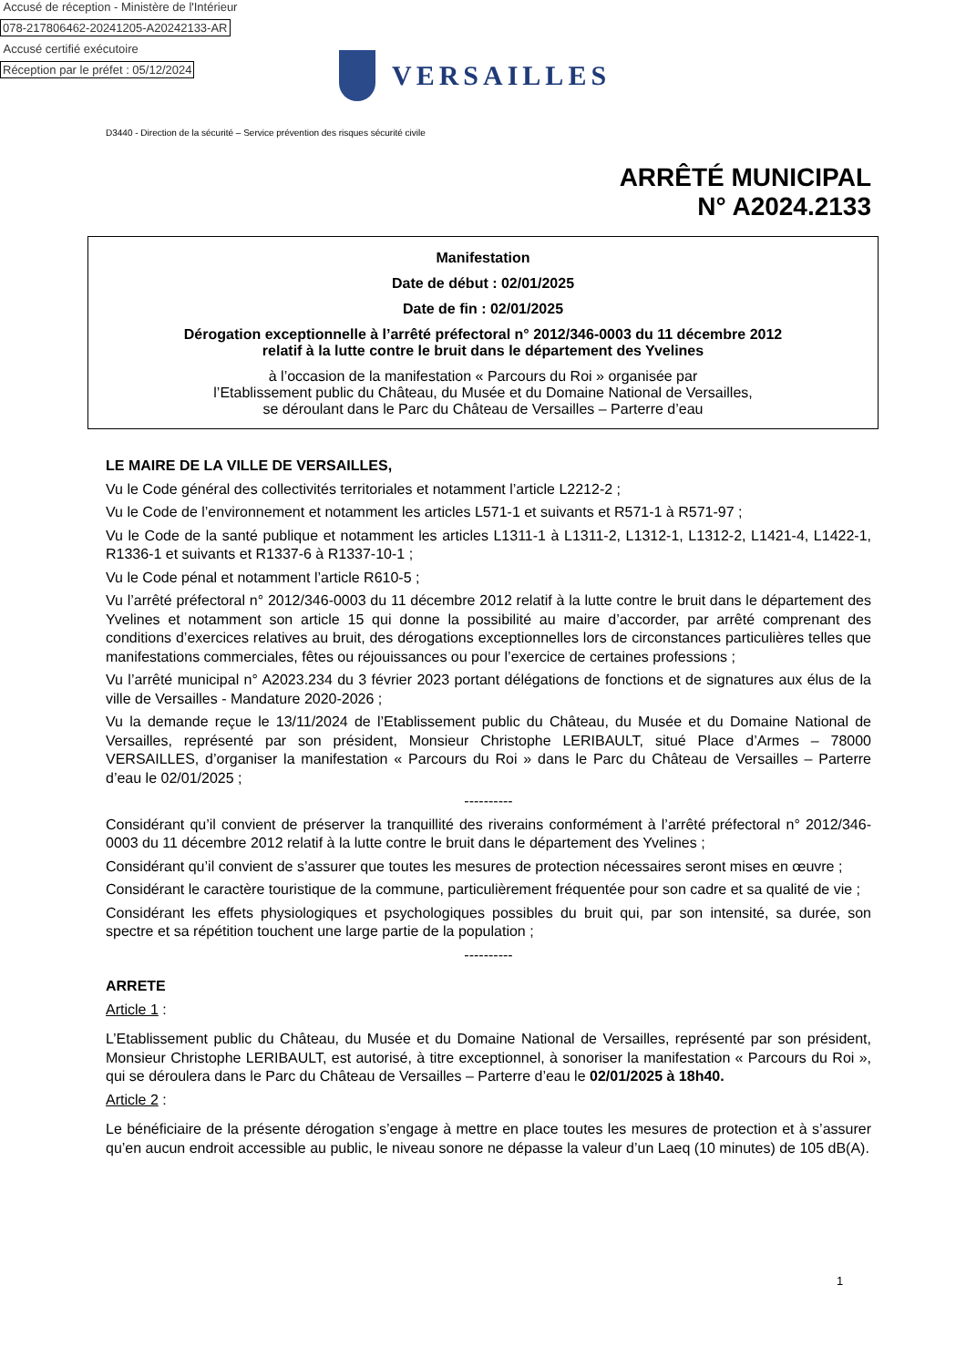Accusé de réception - Ministère de l'Intérieur
078-217806462-20241205-A20242133-AR
Accusé certifié exécutoire
Réception par le préfet : 05/12/2024
VERSAILLES
D3440 - Direction de la sécurité – Service prévention des risques sécurité civile
ARRÊTÉ MUNICIPAL
N° A2024.2133
Manifestation
Date de début : 02/01/2025
Date de fin : 02/01/2025
Dérogation exceptionnelle à l’arrêté préfectoral n° 2012/346-0003 du 11 décembre 2012
relatif à la lutte contre le bruit dans le département des Yvelines
à l’occasion de la manifestation « Parcours du Roi » organisée par
l’Etablissement public du Château, du Musée et du Domaine National de Versailles,
se déroulant dans le Parc du Château de Versailles – Parterre d’eau
LE MAIRE DE LA VILLE DE VERSAILLES,
Vu le Code général des collectivités territoriales et notamment l’article L2212-2 ;
Vu le Code de l’environnement et notamment les articles L571-1 et suivants et R571-1 à R571-97 ;
Vu le Code de la santé publique et notamment les articles L1311-1 à L1311-2, L1312-1, L1312-2, L1421-4, L1422-1, R1336-1 et suivants et R1337-6 à R1337-10-1 ;
Vu le Code pénal et notamment l’article R610-5 ;
Vu l’arrêté préfectoral n° 2012/346-0003 du 11 décembre 2012 relatif à la lutte contre le bruit dans le département des Yvelines et notamment son article 15 qui donne la possibilité au maire d’accorder, par arrêté comprenant des conditions d’exercices relatives au bruit, des dérogations exceptionnelles lors de circonstances particulières telles que manifestations commerciales, fêtes ou réjouissances ou pour l’exercice de certaines professions ;
Vu l’arrêté municipal n° A2023.234 du 3 février 2023 portant délégations de fonctions et de signatures aux élus de la ville de Versailles - Mandature 2020-2026 ;
Vu la demande reçue le 13/11/2024 de l’Etablissement public du Château, du Musée et du Domaine National de Versailles, représenté par son président, Monsieur Christophe LERIBAULT, situé Place d’Armes – 78000 VERSAILLES, d’organiser la manifestation « Parcours du Roi » dans le Parc du Château de Versailles – Parterre d’eau le 02/01/2025 ;
----------
Considérant qu’il convient de préserver la tranquillité des riverains conformément à l’arrêté préfectoral n° 2012/346-0003 du 11 décembre 2012 relatif à la lutte contre le bruit dans le département des Yvelines ;
Considérant qu’il convient de s’assurer que toutes les mesures de protection nécessaires seront mises en œuvre ;
Considérant le caractère touristique de la commune, particulièrement fréquentée pour son cadre et sa qualité de vie ;
Considérant les effets physiologiques et psychologiques possibles du bruit qui, par son intensité, sa durée, son spectre et sa répétition touchent une large partie de la population ;
----------
ARRETE
Article 1 :
L’Etablissement public du Château, du Musée et du Domaine National de Versailles, représenté par son président, Monsieur Christophe LERIBAULT, est autorisé, à titre exceptionnel, à sonoriser la manifestation « Parcours du Roi », qui se déroulera dans le Parc du Château de Versailles – Parterre d’eau le 02/01/2025 à 18h40.
Article 2 :
Le bénéficiaire de la présente dérogation s’engage à mettre en place toutes les mesures de protection et à s’assurer qu’en aucun endroit accessible au public, le niveau sonore ne dépasse la valeur d’un Laeq (10 minutes) de 105 dB(A).
1